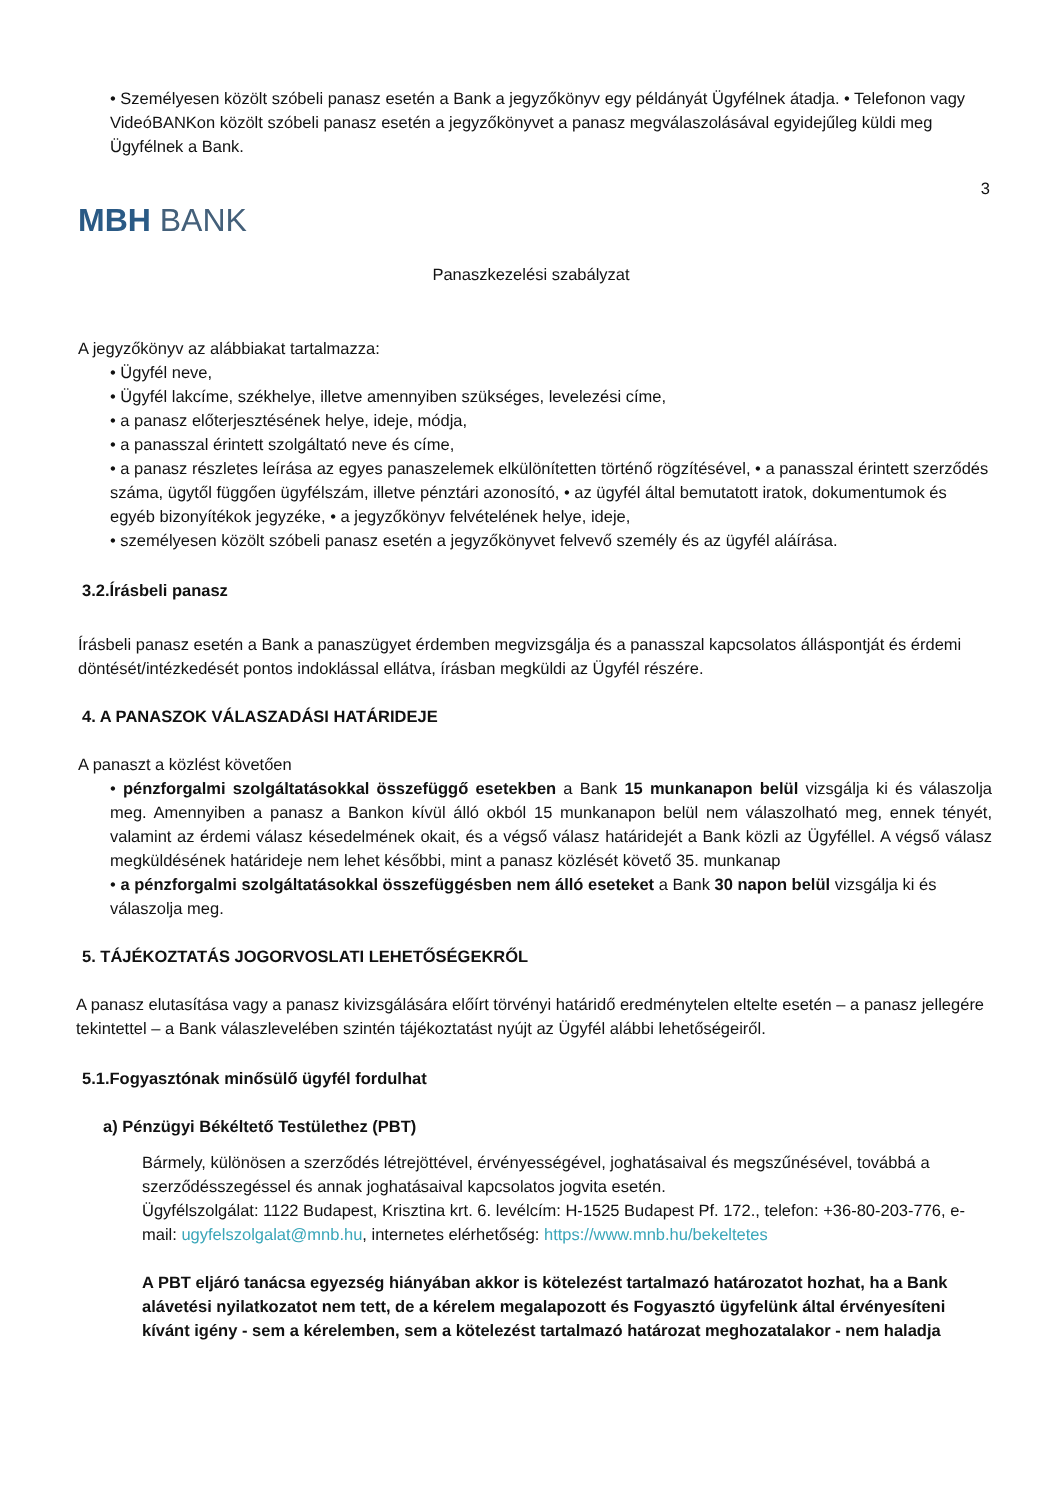• Személyesen közölt szóbeli panasz esetén a Bank a jegyzőkönyv egy példányát Ügyfélnek átadja. • Telefonon vagy VideóBANKon közölt szóbeli panasz esetén a jegyzőkönyvet a panasz megválaszolásával egyidejűleg küldi meg Ügyfélnek a Bank.
3
MBH BANK
Panaszkezelési szabályzat
A jegyzőkönyv az alábbiakat tartalmazza:
• Ügyfél neve,
• Ügyfél lakcíme, székhelye, illetve amennyiben szükséges, levelezési címe,
• a panasz előterjesztésének helye, ideje, módja,
• a panasszal érintett szolgáltató neve és címe,
• a panasz részletes leírása az egyes panaszelemek elkülönítetten történő rögzítésével, • a panasszal érintett szerződés száma, ügytől függően ügyfélszám, illetve pénztári azonosító, • az ügyfél által bemutatott iratok, dokumentumok és egyéb bizonyítékok jegyzéke, • a jegyzőkönyv felvételének helye, ideje,
• személyesen közölt szóbeli panasz esetén a jegyzőkönyvet felvevő személy és az ügyfél aláírása.
3.2.Írásbeli panasz
Írásbeli panasz esetén a Bank a panaszügyet érdemben megvizsgálja és a panasszal kapcsolatos álláspontját és érdemi döntését/intézkedését pontos indoklással ellátva, írásban megküldi az Ügyfél részére.
4. A PANASZOK VÁLASZADÁSI HATÁRIDEJE
A panaszt a közlést követően
• pénzforgalmi szolgáltatásokkal összefüggő esetekben a Bank 15 munkanapon belül vizsgálja ki és válaszolja meg. Amennyiben a panasz a Bankon kívül álló okból 15 munkanapon belül nem válaszolható meg, ennek tényét, valamint az érdemi válasz késedelmének okait, és a végső válasz határidejét a Bank közli az Ügyféllel. A végső válasz megküldésének határideje nem lehet későbbi, mint a panasz közlését követő 35. munkanap
• a pénzforgalmi szolgáltatásokkal összefüggésben nem álló eseteket a Bank 30 napon belül vizsgálja ki és válaszolja meg.
5. TÁJÉKOZTATÁS JOGORVOSLATI LEHETŐSÉGEKRŐL
A panasz elutasítása vagy a panasz kivizsgálására előírt törvényi határidő eredménytelen eltelte esetén – a panasz jellegére tekintettel – a Bank válaszlevelében szintén tájékoztatást nyújt az Ügyfél alábbi lehetőségeiről.
5.1.Fogyasztónak minősülő ügyfél fordulhat
a) Pénzügyi Békéltető Testülethez (PBT)
Bármely, különösen a szerződés létrejöttével, érvényességével, joghatásaival és megszűnésével, továbbá a szerződésszegéssel és annak joghatásaival kapcsolatos jogvita esetén.
Ügyfélszolgálat: 1122 Budapest, Krisztina krt. 6. levélcím: H-1525 Budapest Pf. 172., telefon: +36-80-203-776, e-mail: ugyfelszolgalat@mnb.hu, internetes elérhetőség: https://www.mnb.hu/bekeltetes
A PBT eljáró tanácsa egyezség hiányában akkor is kötelezést tartalmazó határozatot hozhat, ha a Bank alávetési nyilatkozatot nem tett, de a kérelem megalapozott és Fogyasztó ügyfelünk által érvényesíteni kívánt igény - sem a kérelemben, sem a kötelezést tartalmazó határozat meghozatalakor - nem haladja